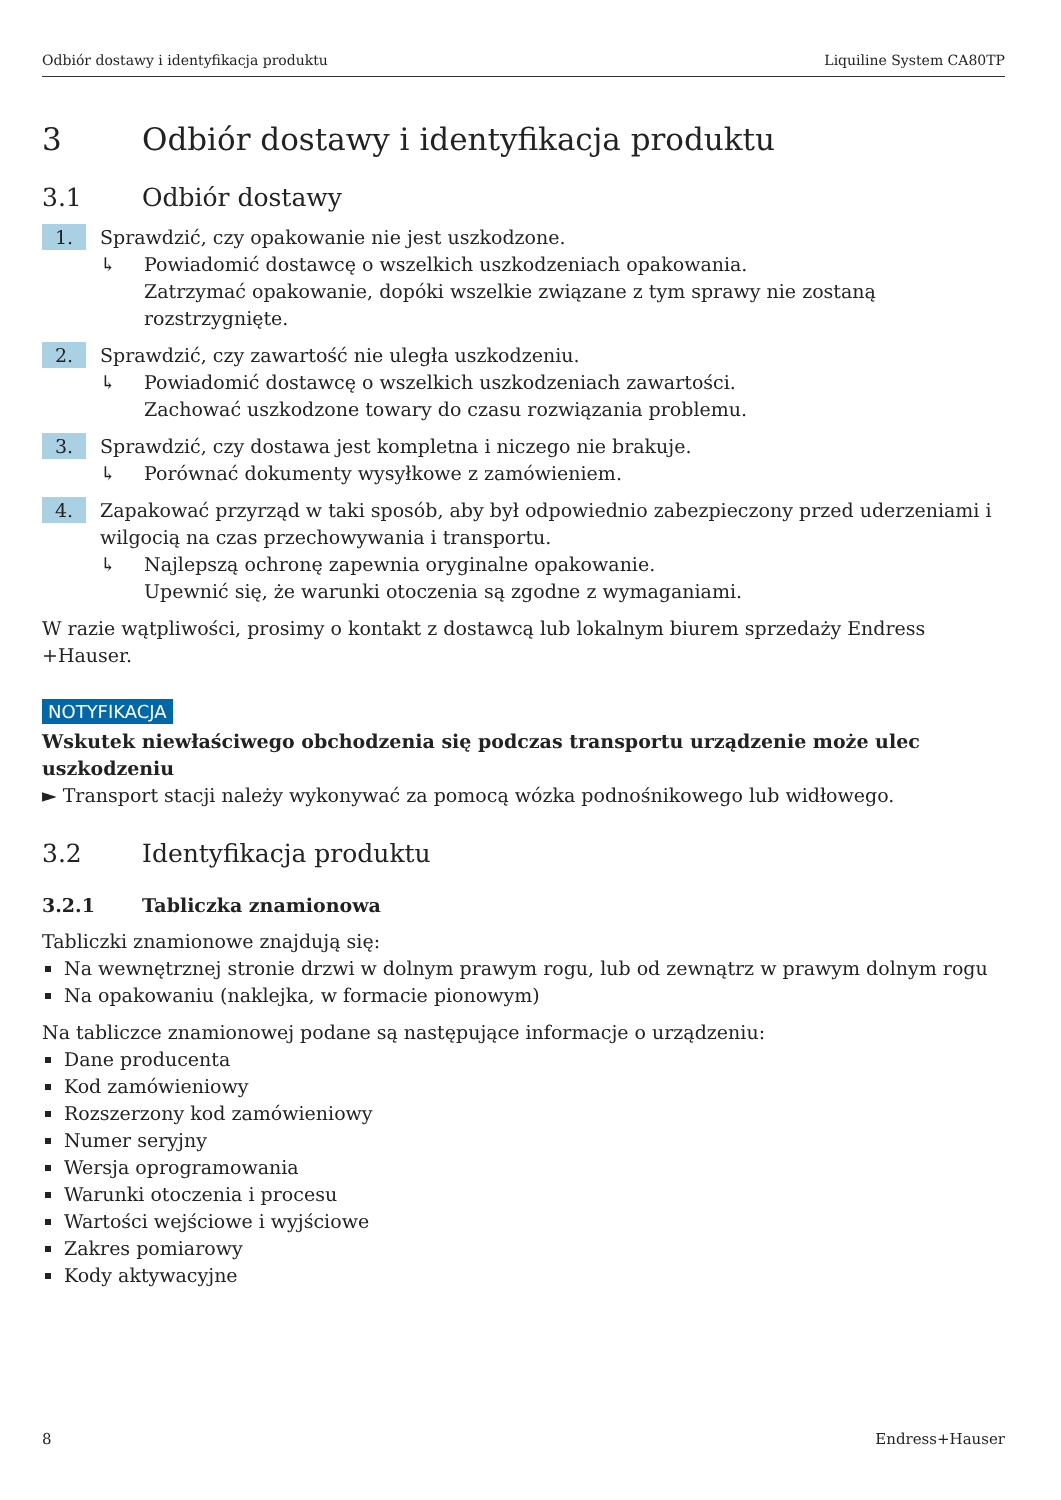Odbiór dostawy i identyfikacja produktu Liquiline System CA80TP
3 Odbiór dostawy i identyfikacja produktu
3.1 Odbiór dostawy
1.
Sprawdzić, czy opakowanie nie jest uszkodzone.
↳ Powiadomić dostawcę o wszelkich uszkodzeniach opakowania.
Zatrzymać opakowanie, dopóki wszelkie związane z tym sprawy nie zostaną rozstrzygnięte.
2.
Sprawdzić, czy zawartość nie uległa uszkodzeniu.
↳ Powiadomić dostawcę o wszelkich uszkodzeniach zawartości.
Zachować uszkodzone towary do czasu rozwiązania problemu.
3.
Sprawdzić, czy dostawa jest kompletna i niczego nie brakuje.
↳ Porównać dokumenty wysyłkowe z zamówieniem.
4.
Zapakować przyrząd w taki sposób, aby był odpowiednio zabezpieczony przed uderzeniami i wilgocią na czas przechowywania i transportu.
↳ Najlepszą ochronę zapewnia oryginalne opakowanie.
Upewnić się, że warunki otoczenia są zgodne z wymaganiami.
W razie wątpliwości, prosimy o kontakt z dostawcą lub lokalnym biurem sprzedaży Endress +Hauser.
NOTYFIKACJA
Wskutek niewłaściwego obchodzenia się podczas transportu urządzenie może ulec uszkodzeniu
► Transport stacji należy wykonywać za pomocą wózka podnośnikowego lub widłowego.
3.2 Identyfikacja produktu
3.2.1 Tabliczka znamionowa
Tabliczki znamionowe znajdują się:
Na wewnętrznej stronie drzwi w dolnym prawym rogu, lub od zewnątrz w prawym dolnym rogu
Na opakowaniu (naklejka, w formacie pionowym)
Na tabliczce znamionowej podane są następujące informacje o urządzeniu:
Dane producenta
Kod zamówieniowy
Rozszerzony kod zamówieniowy
Numer seryjny
Wersja oprogramowania
Warunki otoczenia i procesu
Wartości wejściowe i wyjściowe
Zakres pomiarowy
Kody aktywacyjne
8 Endress+Hauser